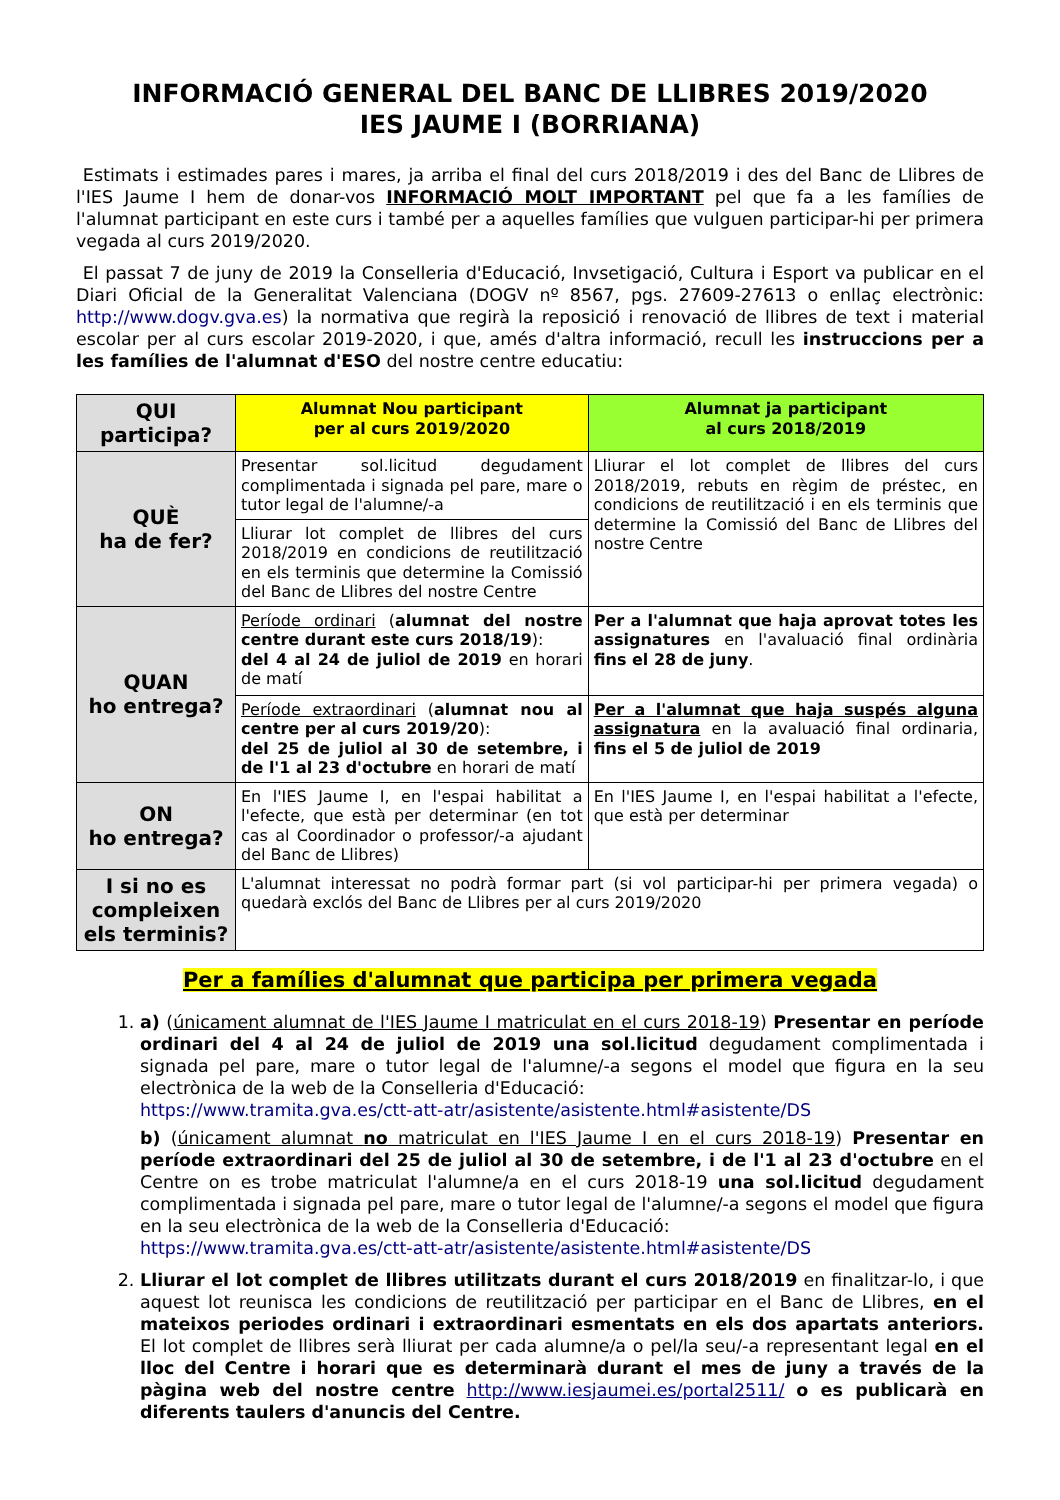INFORMACIÓ GENERAL DEL BANC DE LLIBRES 2019/2020
IES JAUME I (BORRIANA)
Estimats i estimades pares i mares, ja arriba el final del curs 2018/2019 i des del Banc de Llibres de l'IES Jaume I hem de donar-vos INFORMACIÓ MOLT IMPORTANT pel que fa a les famílies de l'alumnat participant en este curs i també per a aquelles famílies que vulguen participar-hi per primera vegada al curs 2019/2020.
El passat 7 de juny de 2019 la Conselleria d'Educació, Invsetigació, Cultura i Esport va publicar en el Diari Oficial de la Generalitat Valenciana (DOGV nº 8567, pgs. 27609-27613 o enllaç electrònic: http://www.dogv.gva.es) la normativa que regirà la reposició i renovació de llibres de text i material escolar per al curs escolar 2019-2020, i que, amés d'altra informació, recull les instruccions per a les famílies de l'alumnat d'ESO del nostre centre educatiu:
| QUI participa? | Alumnat Nou participant per al curs 2019/2020 | Alumnat ja participant al curs 2018/2019 |
| --- | --- | --- |
| QUÈ ha de fer? | Presentar sol.licitud degudament complimentada i signada pel pare, mare o tutor legal de l'alumne/-a | Lliurar el lot complet de llibres del curs 2018/2019, rebuts en règim de préstec, en condicions de reutilització i en els terminis que determine la Comissió del Banc de Llibres del nostre Centre |
| | Lliurar lot complet de llibres del curs 2018/2019 en condicions de reutilització en els terminis que determine la Comissió del Banc de Llibres del nostre Centre | |
| QUAN ho entrega? | Període ordinari ( alumnat del nostre centre durant este curs 2018/19 ): del 4 al 24 de juliol de 2019 en horari de matí | Per a l'alumnat que haja aprovat totes les assignatures en l'avaluació final ordinària fins el 28 de juny . |
| | Període extraordinari ( alumnat nou al centre per al curs 2019/20 ): del 25 de juliol al 30 de setembre, i de l'1 al 23 d'octubre en horari de matí | Per a l'alumnat que haja suspés alguna assignatura en la avaluació final ordinaria, fins el 5 de juliol de 2019 |
| ON ho entrega? | En l'IES Jaume I, en l'espai habilitat a l'efecte, que està per determinar (en tot cas al Coordinador o professor/-a ajudant del Banc de Llibres) | En l'IES Jaume I, en l'espai habilitat a l'efecte, que està per determinar |
| I si no es compleixen els terminis? | L'alumnat interessat no podrà formar part (si vol participar-hi per primera vegada) o quedarà exclós del Banc de Llibres per al curs 2019/2020 | |
Per a famílies d'alumnat que participa per primera vegada
1. a) (únicament alumnat de l'IES Jaume I matriculat en el curs 2018-19) Presentar en període ordinari del 4 al 24 de juliol de 2019 una sol.licitud degudament complimentada i signada pel pare, mare o tutor legal de l'alumne/-a segons el model que figura en la seu electrònica de la web de la Conselleria d'Educació:
https://www.tramita.gva.es/ctt-att-atr/asistente/asistente.html#asistente/DS
b) (únicament alumnat no matriculat en l'IES Jaume I en el curs 2018-19) Presentar en període extraordinari del 25 de juliol al 30 de setembre, i de l'1 al 23 d'octubre en el Centre on es trobe matriculat l'alumne/a en el curs 2018-19 una sol.licitud degudament complimentada i signada pel pare, mare o tutor legal de l'alumne/-a segons el model que figura en la seu electrònica de la web de la Conselleria d'Educació:
https://www.tramita.gva.es/ctt-att-atr/asistente/asistente.html#asistente/DS
2. Lliurar el lot complet de llibres utilitzats durant el curs 2018/2019 en finalitzar-lo, i que aquest lot reunisca les condicions de reutilització per participar en el Banc de Llibres, en el mateixos periodes ordinari i extraordinari esmentats en els dos apartats anteriors. El lot complet de llibres serà lliurat per cada alumne/a o pel/la seu/-a representant legal en el lloc del Centre i horari que es determinarà durant el mes de juny a través de la pàgina web del nostre centre http://www.iesjaumei.es/portal2511/ o es publicarà en diferents taulers d'anuncis del Centre.